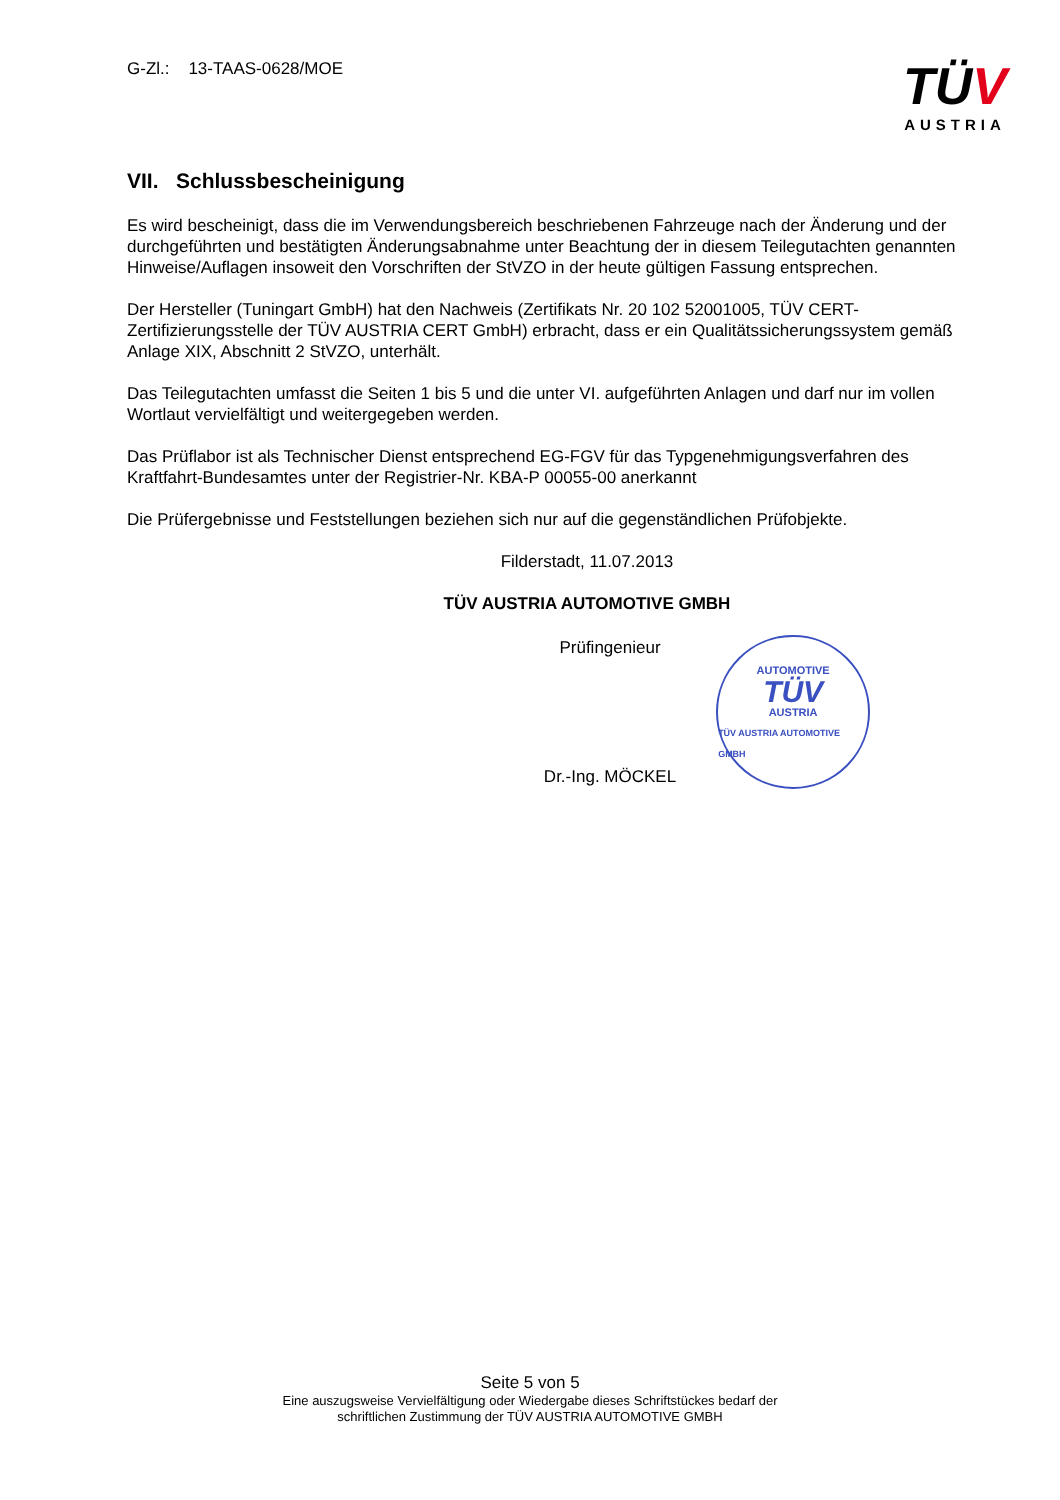G-Zl.: 13-TAAS-0628/MOE
TÜV
AUSTRIA
VII. Schlussbescheinigung
Es wird bescheinigt, dass die im Verwendungsbereich beschriebenen Fahrzeuge nach der Änderung und der durchgeführten und bestätigten Änderungsabnahme unter Beachtung der in diesem Teilegutachten genannten Hinweise/Auflagen insoweit den Vorschriften der StVZO in der heute gültigen Fassung entsprechen.
Der Hersteller (Tuningart GmbH) hat den Nachweis (Zertifikats Nr. 20 102 52001005, TÜV CERT-Zertifizierungsstelle der TÜV AUSTRIA CERT GmbH) erbracht, dass er ein Qualitätssicherungssystem gemäß Anlage XIX, Abschnitt 2 StVZO, unterhält.
Das Teilegutachten umfasst die Seiten 1 bis 5 und die unter VI. aufgeführten Anlagen und darf nur im vollen Wortlaut vervielfältigt und weitergegeben werden.
Das Prüflabor ist als Technischer Dienst entsprechend EG-FGV für das Typgenehmigungsverfahren des Kraftfahrt-Bundesamtes unter der Registrier-Nr. KBA-P 00055-00 anerkannt
Die Prüfergebnisse und Feststellungen beziehen sich nur auf die gegenständlichen Prüfobjekte.
Filderstadt, 11.07.2013
TÜV AUSTRIA AUTOMOTIVE GMBH
Prüfingenieur
Dr.-Ing. MÖCKEL
AUTOMOTIVE
TÜV
AUSTRIA
TÜV AUSTRIA AUTOMOTIVE GMBH
Seite 5 von 5
Eine auszugsweise Vervielfältigung oder Wiedergabe dieses Schriftstückes bedarf der
schriftlichen Zustimmung der TÜV AUSTRIA AUTOMOTIVE GMBH